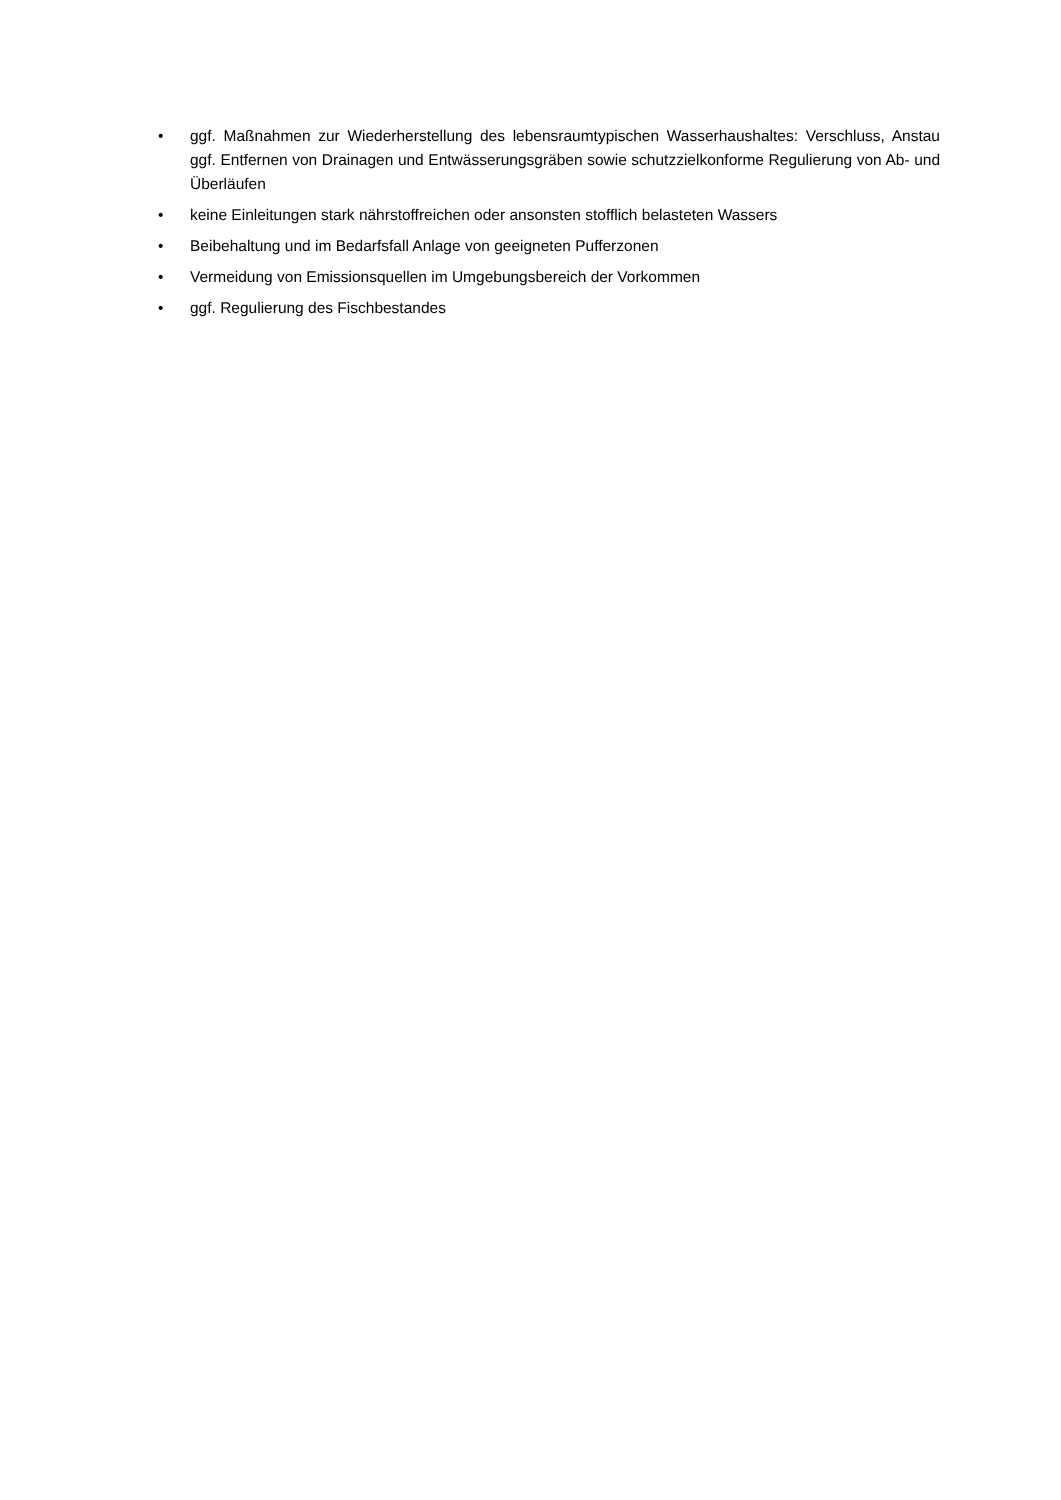• ggf. Maßnahmen zur Wiederherstellung des lebensraumtypischen Wasserhaushaltes: Verschluss, Anstau ggf. Entfernen von Drainagen und Entwässerungsgräben sowie schutzzielkonforme Regulierung von Ab- und Überläufen
• keine Einleitungen stark nährstoffreichen oder ansonsten stofflich belasteten Wassers
• Beibehaltung und im Bedarfsfall Anlage von geeigneten Pufferzonen
• Vermeidung von Emissionsquellen im Umgebungsbereich der Vorkommen
• ggf. Regulierung des Fischbestandes